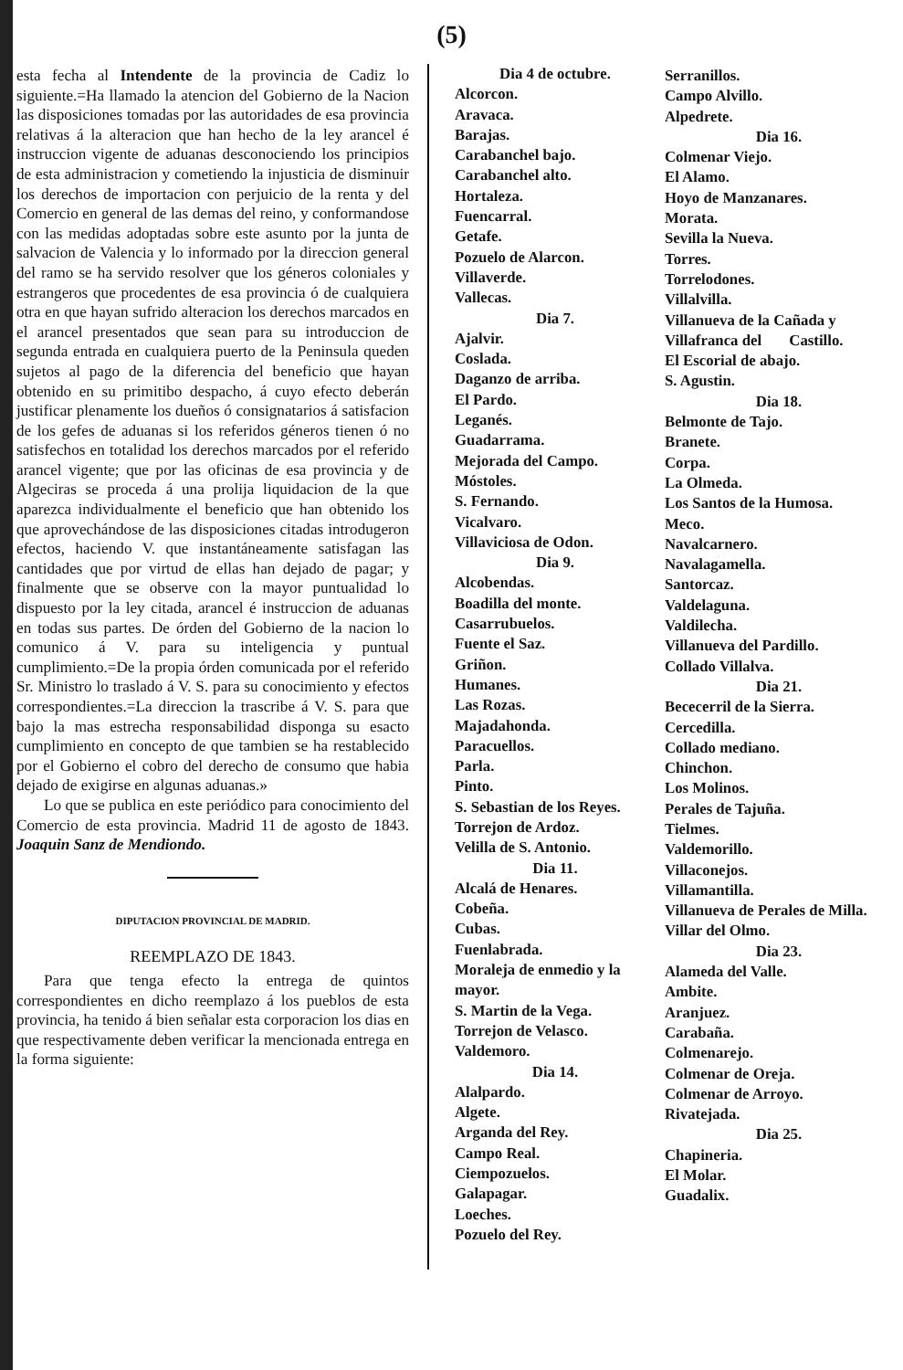(5)
esta fecha al Intendente de la provincia de Cadiz lo siguiente.=Ha llamado la atencion del Gobierno de la Nacion las disposiciones tomadas por las autoridades de esa provincia relativas á la alteracion que han hecho de la ley arancel é instruccion vigente de aduanas desconociendo los principios de esta administracion y cometiendo la injusticia de disminuir los derechos de importacion con perjuicio de la renta y del Comercio en general de las demas del reino, y conformandose con las medidas adoptadas sobre este asunto por la junta de salvacion de Valencia y lo informado por la direccion general del ramo se ha servido resolver que los géneros coloniales y estrangeros que procedentes de esa provincia ó de cualquiera otra en que hayan sufrido alteracion los derechos marcados en el arancel presentados que sean para su introduccion de segunda entrada en cualquiera puerto de la Peninsula queden sujetos al pago de la diferencia del beneficio que hayan obtenido en su primitibo despacho, á cuyo efecto deberán justificar plenamente los dueños ó consignatarios á satisfacion de los gefes de aduanas si los referidos géneros tienen ó no satisfechos en totalidad los derechos marcados por el referido arancel vigente; que por las oficinas de esa provincia y de Algeciras se proceda á una prolija liquidacion de la que aparezca individualmente el beneficio que han obtenido los que aprovechándose de las disposiciones citadas introdugeron efectos, haciendo V. que instantáneamente satisfagan las cantidades que por virtud de ellas han dejado de pagar; y finalmente que se observe con la mayor puntualidad lo dispuesto por la ley citada, arancel é instruccion de aduanas en todas sus partes. De órden del Gobierno de la nacion lo comunico á V. para su inteligencia y puntual cumplimiento.=De la propia órden comunicada por el referido Sr. Ministro lo traslado á V. S. para su conocimiento y efectos correspondientes.=La direccion la trascribe á V. S. para que bajo la mas estrecha responsabilidad disponga su esacto cumplimiento en concepto de que tambien se ha restablecido por el Gobierno el cobro del derecho de consumo que habia dejado de exigirse en algunas aduanas.»
Lo que se publica en este periódico para conocimiento del Comercio de esta provincia. Madrid 11 de agosto de 1843. Joaquin Sanz de Mendiondo.
DIPUTACION PROVINCIAL DE MADRID.
REEMPLAZO DE 1843.
Para que tenga efecto la entrega de quintos correspondientes en dicho reemplazo á los pueblos de esta provincia, ha tenido á bien señalar esta corporacion los dias en que respectivamente deben verificar la mencionada entrega en la forma siguiente:
Dia 4 de octubre.
Alcorcon.
Aravaca.
Barajas.
Carabanchel bajo.
Carabanchel alto.
Hortaleza.
Fuencarral.
Getafe.
Pozuelo de Alarcon.
Villaverde.
Vallecas.
Dia 7.
Ajalvir.
Coslada.
Daganzo de arriba.
El Pardo.
Leganés.
Guadarrama.
Mejorada del Campo.
Móstoles.
S. Fernando.
Vicalvaro.
Villaviciosa de Odon.
Dia 9.
Alcobendas.
Boadilla del monte.
Casarrubuelos.
Fuente el Saz.
Griñon.
Humanes.
Las Rozas.
Majadahonda.
Paracuellos.
Parla.
Pinto.
S. Sebastian de los Reyes.
Torrejon de Ardoz.
Velilla de S. Antonio.
Dia 11.
Alcalá de Henares.
Cobeña.
Cubas.
Fuenlabrada.
Moraleja de enmedio y la mayor.
S. Martin de la Vega.
Torrejon de Velasco.
Valdemoro.
Dia 14.
Alalpardo.
Algete.
Arganda del Rey.
Campo Real.
Ciempozuelos.
Galapagar.
Loeches.
Pozuelo del Rey.
Serranillos.
Campo Alvillo.
Alpedrete.
Dia 16.
Colmenar Viejo.
El Alamo.
Hoyo de Manzanares.
Morata.
Sevilla la Nueva.
Torres.
Torrelodones.
Villalvilla.
Villanueva de la Cañada y Villafranca del Castillo.
El Escorial de abajo.
S. Agustin.
Dia 18.
Belmonte de Tajo.
Branete.
Corpa.
La Olmeda.
Los Santos de la Humosa.
Meco.
Navalcarnero.
Navalagamella.
Santorcaz.
Valdelaguna.
Valdilecha.
Villanueva del Pardillo.
Collado Villalva.
Dia 21.
Bececerril de la Sierra.
Cercedilla.
Collado mediano.
Chinchon.
Los Molinos.
Perales de Tajuña.
Tielmes.
Valdemorillo.
Villaconejos.
Villamantilla.
Villanueva de Perales de Milla.
Villar del Olmo.
Dia 23.
Alameda del Valle.
Ambite.
Aranjuez.
Carabaña.
Colmenarejo.
Colmenar de Oreja.
Colmenar de Arroyo.
Rivatejada.
Dia 25.
Chapineria.
El Molar.
Guadalix.